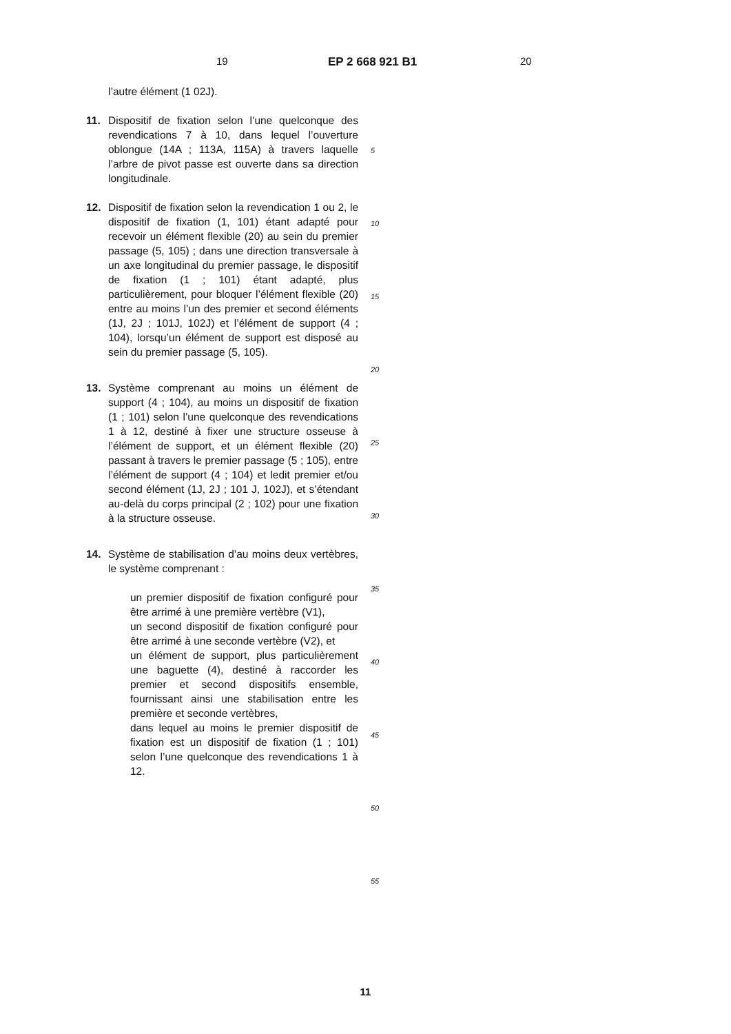19 EP 2 668 921 B1 20
l’autre élément (1 02J).
11. Dispositif de fixation selon l’une quelconque des revendications 7 à 10, dans lequel l’ouverture oblongue (14A ; 113A, 115A) à travers laquelle l’arbre de pivot passe est ouverte dans sa direction longitudinale.
12. Dispositif de fixation selon la revendication 1 ou 2, le dispositif de fixation (1, 101) étant adapté pour recevoir un élément flexible (20) au sein du premier passage (5, 105) ; dans une direction transversale à un axe longitudinal du premier passage, le dispositif de fixation (1 ; 101) étant adapté, plus particulièrement, pour bloquer l’élément flexible (20) entre au moins l’un des premier et second éléments (1J, 2J ; 101J, 102J) et l’élément de support (4 ; 104), lorsqu’un élément de support est disposé au sein du premier passage (5, 105).
13. Système comprenant au moins un élément de support (4 ; 104), au moins un dispositif de fixation (1 ; 101) selon l’une quelconque des revendications 1 à 12, destiné à fixer une structure osseuse à l’élément de support, et un élément flexible (20) passant à travers le premier passage (5 ; 105), entre l’élément de support (4 ; 104) et ledit premier et/ou second élément (1J, 2J ; 101 J, 102J), et s’étendant au-delà du corps principal (2 ; 102) pour une fixation à la structure osseuse.
14. Système de stabilisation d’au moins deux vertèbres, le système comprenant :
un premier dispositif de fixation configuré pour être arrimé à une première vertèbre (V1),
un second dispositif de fixation configuré pour être arrimé à une seconde vertèbre (V2), et
un élément de support, plus particulièrement une baguette (4), destiné à raccorder les premier et second dispositifs ensemble, fournissant ainsi une stabilisation entre les première et seconde vertèbres,
dans lequel au moins le premier dispositif de fixation est un dispositif de fixation (1 ; 101) selon l’une quelconque des revendications 1 à 12.
5
10
15
20
25
30
35
40
45
50
55
11